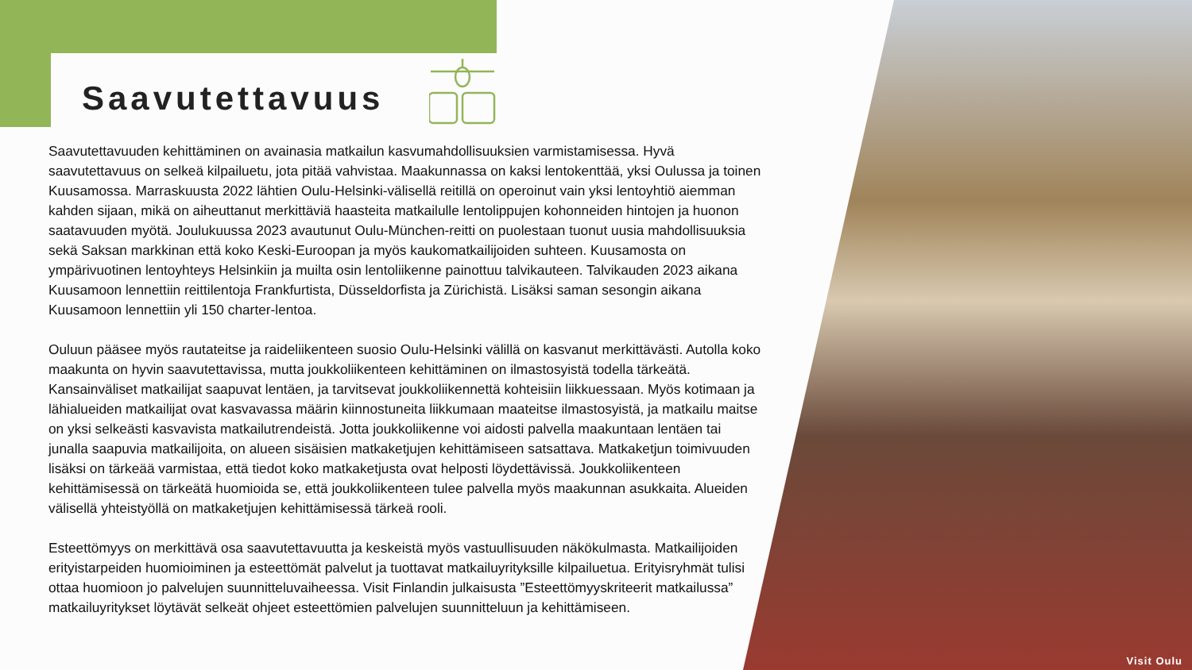Saavutettavuus
Saavutettavuuden kehittäminen on avainasia matkailun kasvumahdollisuuksien varmistamisessa. Hyvä saavutettavuus on selkeä kilpailuetu, jota pitää vahvistaa. Maakunnassa on kaksi lentokenttää, yksi Oulussa ja toinen Kuusamossa. Marraskuusta 2022 lähtien Oulu-Helsinki-välisellä reitillä on operoinut vain yksi lentoyhtiö aiemman kahden sijaan, mikä on aiheuttanut merkittäviä haasteita matkailulle lentolippujen kohonneiden hintojen ja huonon saatavuuden myötä. Joulukuussa 2023 avautunut Oulu-München-reitti on puolestaan tuonut uusia mahdollisuuksia sekä Saksan markkinan että koko Keski-Euroopan ja myös kaukomatkailijoiden suhteen. Kuusamosta on ympärivuotinen lentoyhteys Helsinkiin ja muilta osin lentoliikenne painottuu talvikauteen. Talvikauden 2023 aikana Kuusamoon lennettiin reittilentoja Frankfurtista, Düsseldorfista ja Zürichistä. Lisäksi saman sesongin aikana Kuusamoon lennettiin yli 150 charter-lentoa.
Ouluun pääsee myös rautateitse ja raideliikenteen suosio Oulu-Helsinki välillä on kasvanut merkittävästi. Autolla koko maakunta on hyvin saavutettavissa, mutta joukkoliikenteen kehittäminen on ilmastosyistä todella tärkeätä. Kansainväliset matkailijat saapuvat lentäen, ja tarvitsevat joukkoliikennettä kohteisiin liikkuessaan. Myös kotimaan ja lähialueiden matkailijat ovat kasvavassa määrin kiinnostuneita liikkumaan maateitse ilmastosyistä, ja matkailu maitse on yksi selkeästi kasvavista matkailutrendeistä. Jotta joukkoliikenne voi aidosti palvella maakuntaan lentäen tai junalla saapuvia matkailijoita, on alueen sisäisien matkaketjujen kehittämiseen satsattava. Matkaketjun toimivuuden lisäksi on tärkeää varmistaa, että tiedot koko matkaketjusta ovat helposti löydettävissä. Joukkoliikenteen kehittämisessä on tärkeätä huomioida se, että joukkoliikenteen tulee palvella myös maakunnan asukkaita. Alueiden välisellä yhteistyöllä on matkaketjujen kehittämisessä tärkeä rooli.
Esteettömyys on merkittävä osa saavutettavuutta ja keskeistä myös vastuullisuuden näkökulmasta. Matkailijoiden erityistarpeiden huomioiminen ja esteettömät palvelut ja tuottavat matkailuyrityksille kilpailuetua. Erityisryhmät tulisi ottaa huomioon jo palvelujen suunnitteluvaiheessa. Visit Finlandin julkaisusta ”Esteettömyyskriteerit matkailussa” matkailuyritykset löytävät selkeät ohjeet esteettömien palvelujen suunnitteluun ja kehittämiseen.
Visit Oulu